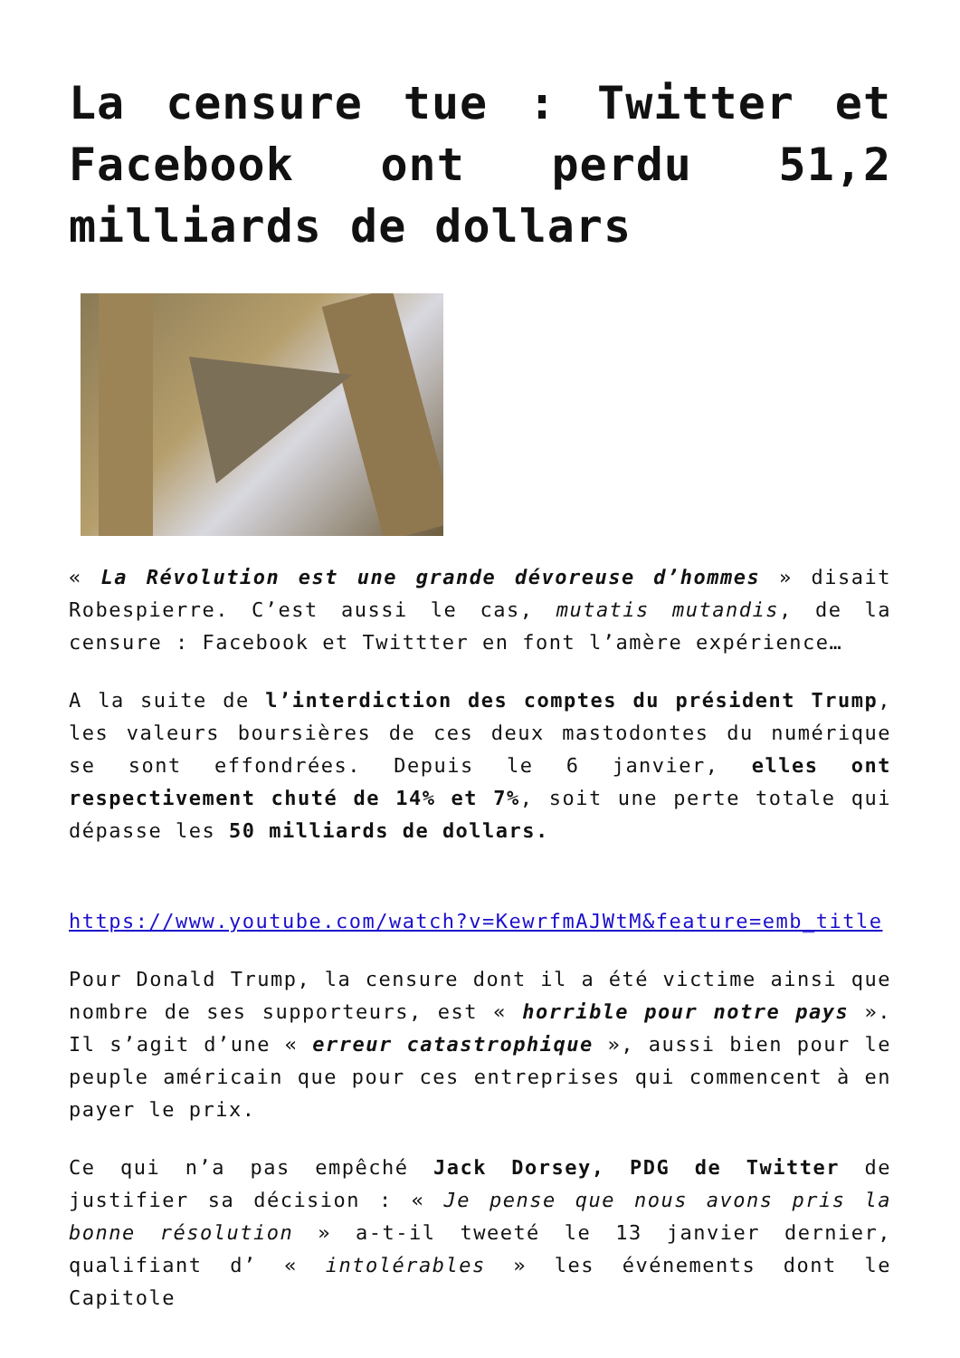La censure tue : Twitter et Facebook ont perdu 51,2 milliards de dollars
« La Révolution est une grande dévoreuse d’hommes » disait Robespierre. C’est aussi le cas, mutatis mutandis, de la censure : Facebook et Twittter en font l’amère expérience…
A la suite de l’interdiction des comptes du président Trump, les valeurs boursières de ces deux mastodontes du numérique se sont effondrées. Depuis le 6 janvier, elles ont respectivement chuté de 14% et 7%, soit une perte totale qui dépasse les 50 milliards de dollars.
https://www.youtube.com/watch?v=KewrfmAJWtM&feature=emb_title
Pour Donald Trump, la censure dont il a été victime ainsi que nombre de ses supporteurs, est « horrible pour notre pays ». Il s’agit d’une « erreur catastrophique », aussi bien pour le peuple américain que pour ces entreprises qui commencent à en payer le prix.
Ce qui n’a pas empêché Jack Dorsey, PDG de Twitter de justifier sa décision : « Je pense que nous avons pris la bonne résolution » a-t-il tweeté le 13 janvier dernier, qualifiant d’ « intolérables » les événements dont le Capitole